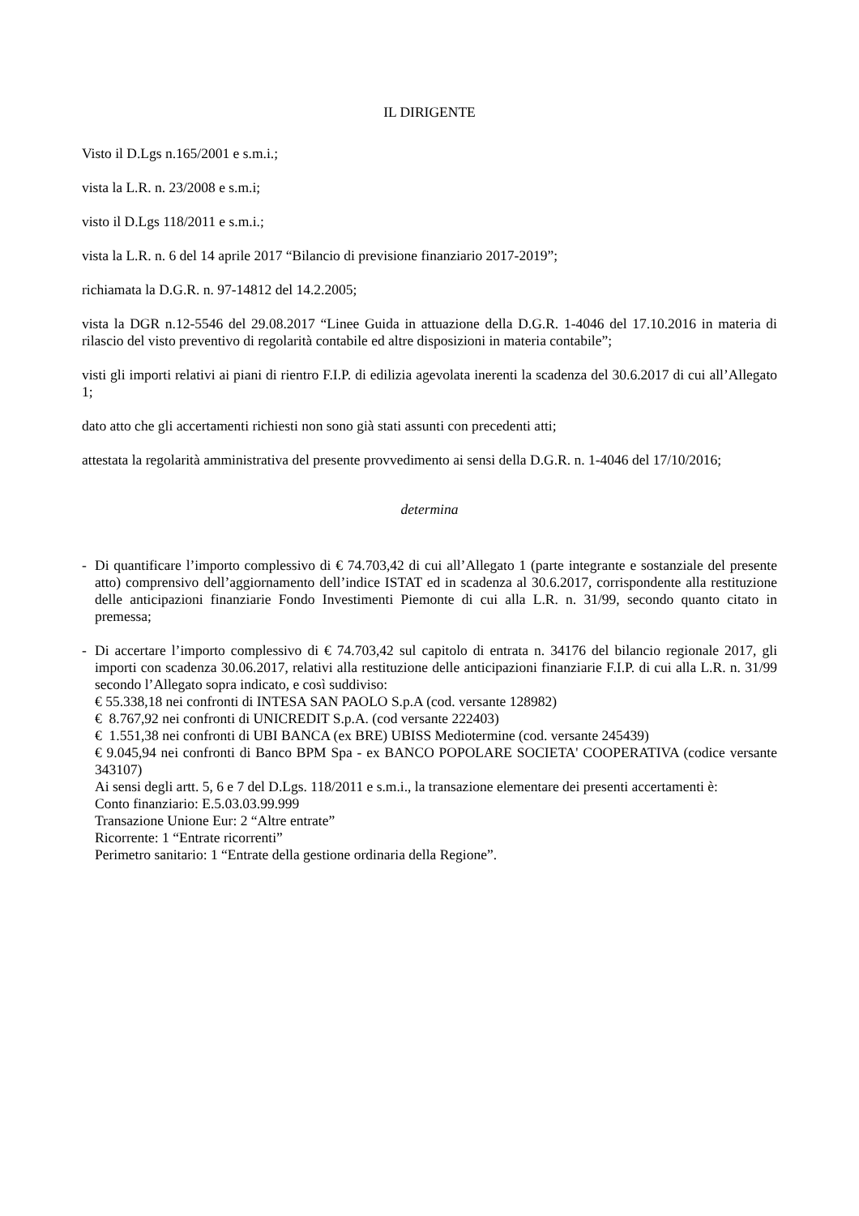IL DIRIGENTE
Visto il D.Lgs n.165/2001 e s.m.i.;
vista la L.R. n. 23/2008 e s.m.i;
visto il D.Lgs 118/2011 e s.m.i.;
vista la L.R. n. 6 del 14 aprile 2017 “Bilancio di previsione finanziario 2017-2019”;
richiamata la D.G.R. n. 97-14812 del 14.2.2005;
vista la DGR n.12-5546 del 29.08.2017 “Linee Guida in attuazione della D.G.R. 1-4046 del 17.10.2016 in materia di rilascio del visto preventivo di regolarità contabile ed altre disposizioni in materia contabile”;
visti gli importi relativi ai piani di rientro F.I.P. di edilizia agevolata inerenti la scadenza del 30.6.2017 di cui all’Allegato 1;
dato atto che gli accertamenti richiesti non sono già stati assunti con precedenti atti;
attestata la regolarità amministrativa del presente provvedimento ai sensi della D.G.R. n. 1-4046 del 17/10/2016;
determina
- Di quantificare l’importo complessivo di € 74.703,42 di cui all’Allegato 1 (parte integrante e sostanziale del presente atto) comprensivo dell’aggiornamento dell’indice ISTAT ed in scadenza al 30.6.2017, corrispondente alla restituzione delle anticipazioni finanziarie Fondo Investimenti Piemonte di cui alla L.R. n. 31/99, secondo quanto citato in premessa;
- Di accertare l’importo complessivo di € 74.703,42 sul capitolo di entrata n. 34176 del bilancio regionale 2017, gli importi con scadenza 30.06.2017, relativi alla restituzione delle anticipazioni finanziarie F.I.P. di cui alla L.R. n. 31/99 secondo l’Allegato sopra indicato, e così suddiviso:
€ 55.338,18 nei confronti di INTESA SAN PAOLO S.p.A (cod. versante 128982)
€ 8.767,92 nei confronti di UNICREDIT S.p.A. (cod versante 222403)
€ 1.551,38 nei confronti di UBI BANCA (ex BRE) UBISS Mediotermine (cod. versante 245439)
€ 9.045,94 nei confronti di Banco BPM Spa - ex BANCO POPOLARE SOCIETA' COOPERATIVA (codice versante 343107)
Ai sensi degli artt. 5, 6 e 7 del D.Lgs. 118/2011 e s.m.i., la transazione elementare dei presenti accertamenti è:
Conto finanziario: E.5.03.03.99.999
Transazione Unione Eur: 2 “Altre entrate”
Ricorrente: 1 “Entrate ricorrenti”
Perimetro sanitario: 1 “Entrate della gestione ordinaria della Regione”.